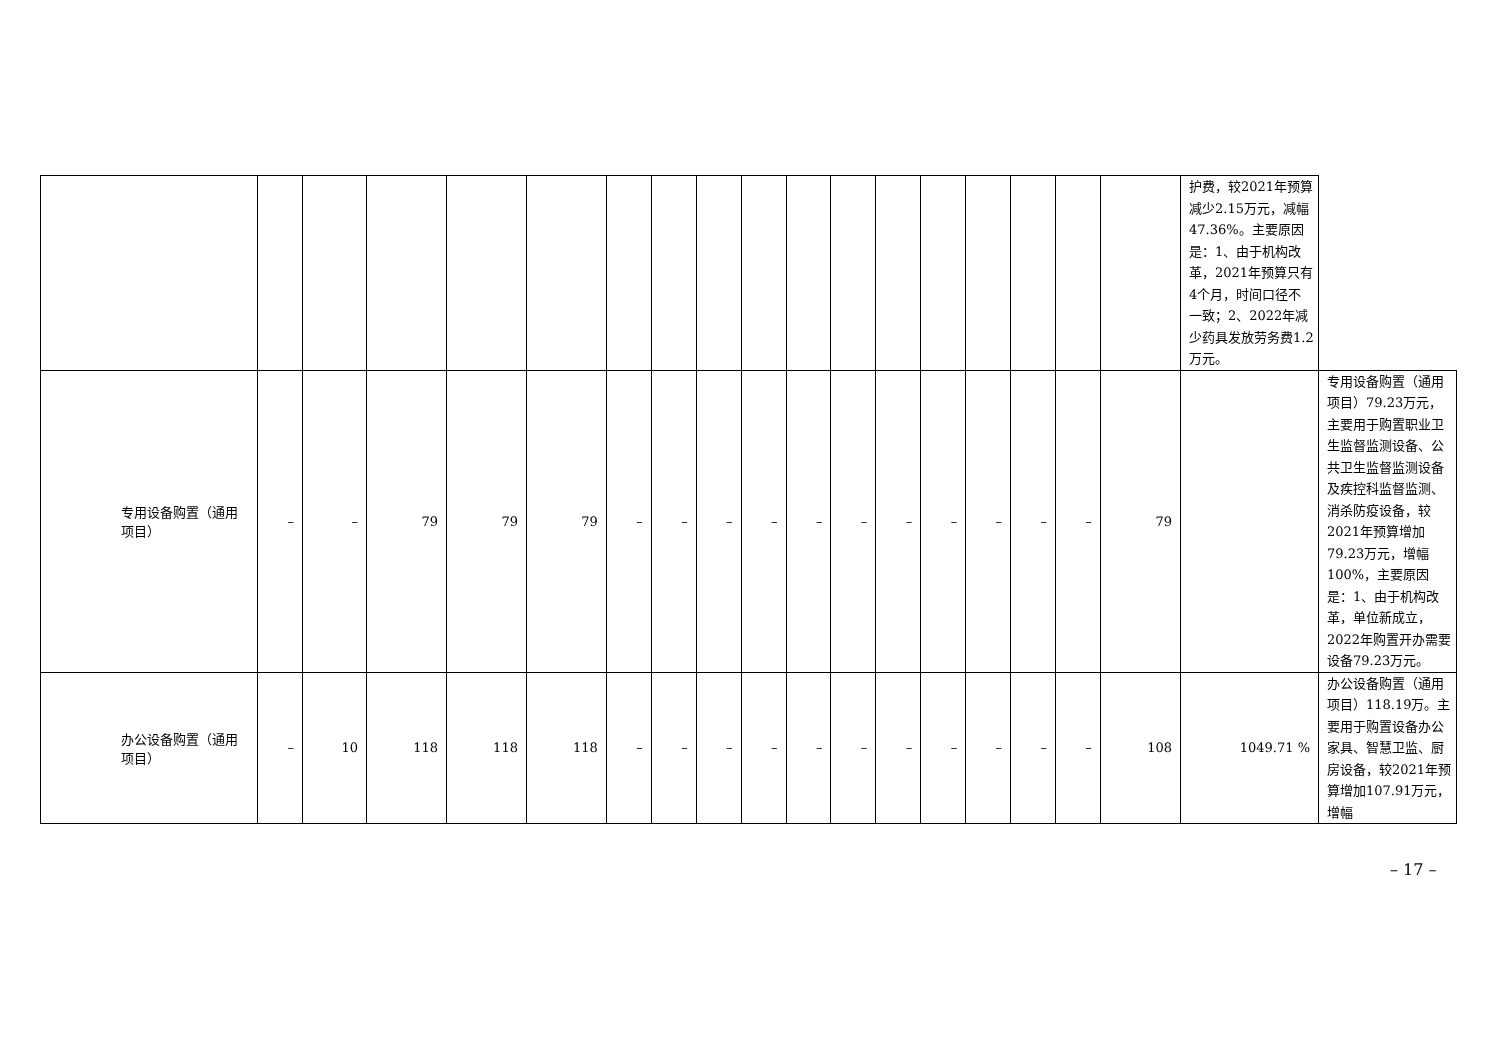| | | | | | | | | | | | | | | | | | | 护费，较2021年预算减少2.15万元，减幅47.36%。主要原因是：1、由于机构改革，2021年预算只有4个月，时间口径不一致；2、2022年减少药具发放劳务费1.2万元。 | |
| 专用设备购置（通用项目） | – | – | 79 | 79 | 79 | – | – | – | – | – | – | – | – | – | – | – | 79 | | 专用设备购置（通用项目）79.23万元，主要用于购置职业卫生监督监测设备、公共卫生监督监测设备及疾控科监督监测、消杀防疫设备，较2021年预算增加79.23万元，增幅100%，主要原因是：1、由于机构改革，单位新成立，2022年购置开办需要设备79.23万元。 |
| 办公设备购置（通用项目） | – | 10 | 118 | 118 | 118 | – | – | – | – | – | – | – | – | – | – | – | 108 | 1049.71 % | 办公设备购置（通用项目）118.19万。主要用于购置设备办公家具、智慧卫监、厨房设备，较2021年预算增加107.91万元，增幅 |
– 17 –